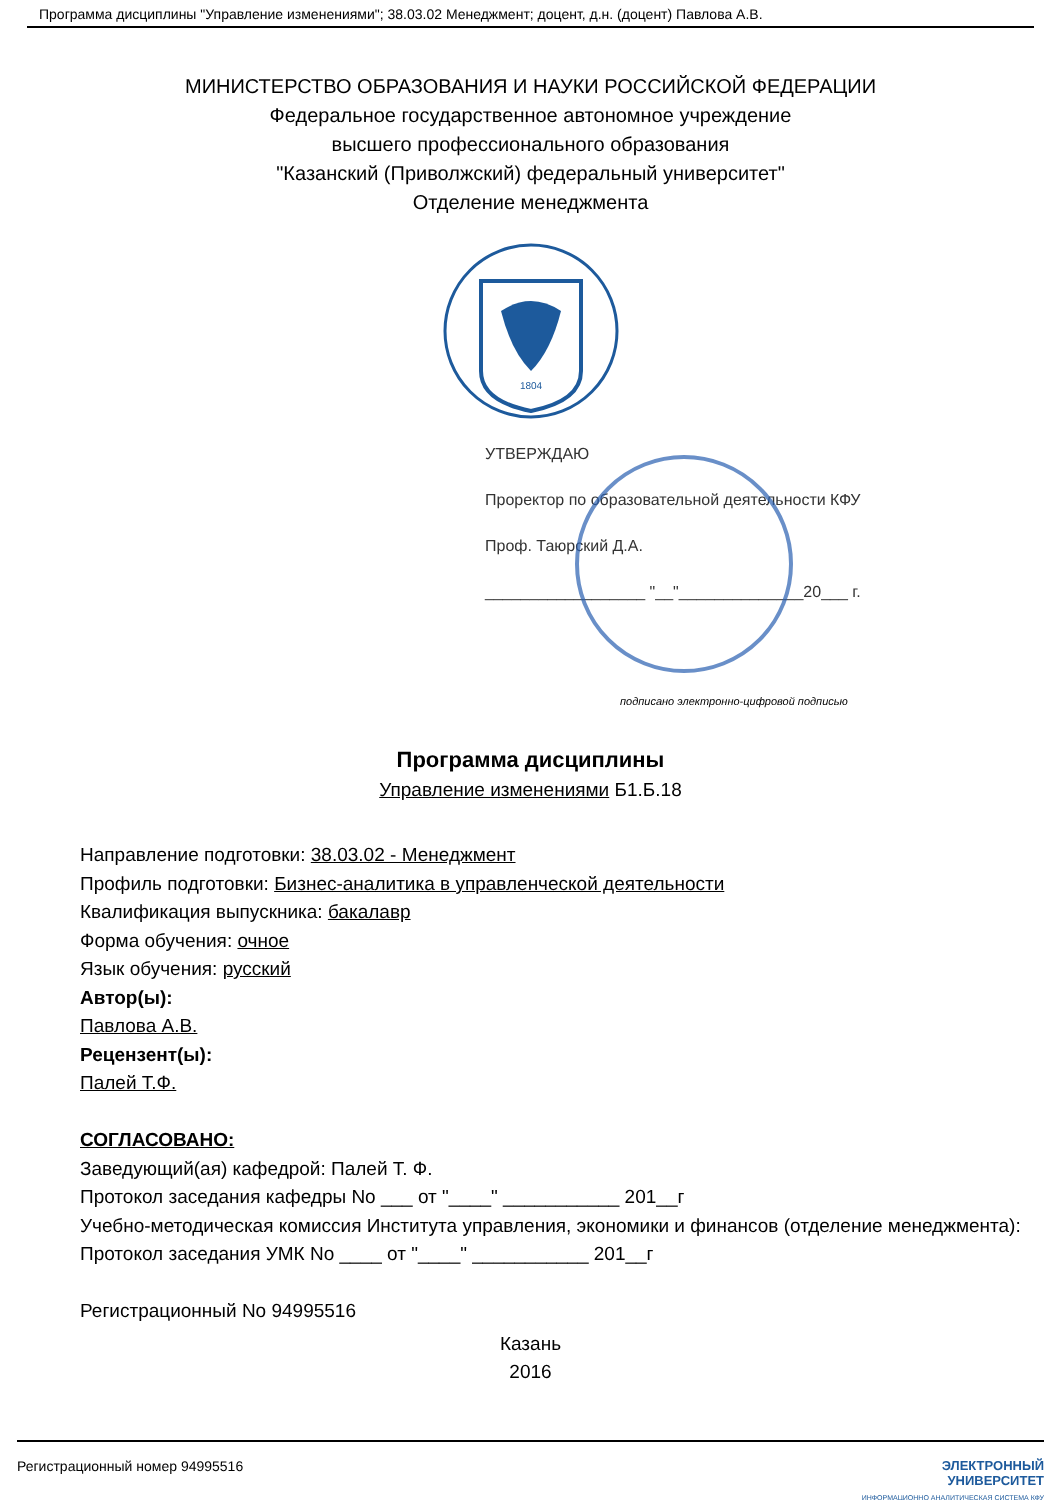Программа дисциплины "Управление изменениями"; 38.03.02 Менеджмент; доцент, д.н. (доцент) Павлова А.В.
МИНИСТЕРСТВО ОБРАЗОВАНИЯ И НАУКИ РОССИЙСКОЙ ФЕДЕРАЦИИ
Федеральное государственное автономное учреждение
высшего профессионального образования
"Казанский (Приволжский) федеральный университет"
Отделение менеджмента
1804
УТВЕРЖДАЮ
Проректор по образовательной деятельности КФУ
Проф. Таюрский Д.А.
__________________ "__"______________20___ г.
подписано электронно-цифровой подписью
Программа дисциплины
Управление изменениями Б1.Б.18
Направление подготовки: 38.03.02 - Менеджмент
Профиль подготовки: Бизнес-аналитика в управленческой деятельности
Квалификация выпускника: бакалавр
Форма обучения: очное
Язык обучения: русский
Автор(ы):
Павлова А.В.
Рецензент(ы):
Палей Т.Ф.
СОГЛАСОВАНО:
Заведующий(ая) кафедрой: Палей Т. Ф.
Протокол заседания кафедры No ___ от "____" ___________ 201__г
Учебно-методическая комиссия Института управления, экономики и финансов (отделение менеджмента):
Протокол заседания УМК No ____ от "____" ___________ 201__г
Регистрационный No 94995516
Казань
2016
Регистрационный номер 94995516 ЭЛЕКТРОННЫЙ
УНИВЕРСИТЕТ
ИНФОРМАЦИОННО АНАЛИТИЧЕСКАЯ СИСТЕМА КФУ